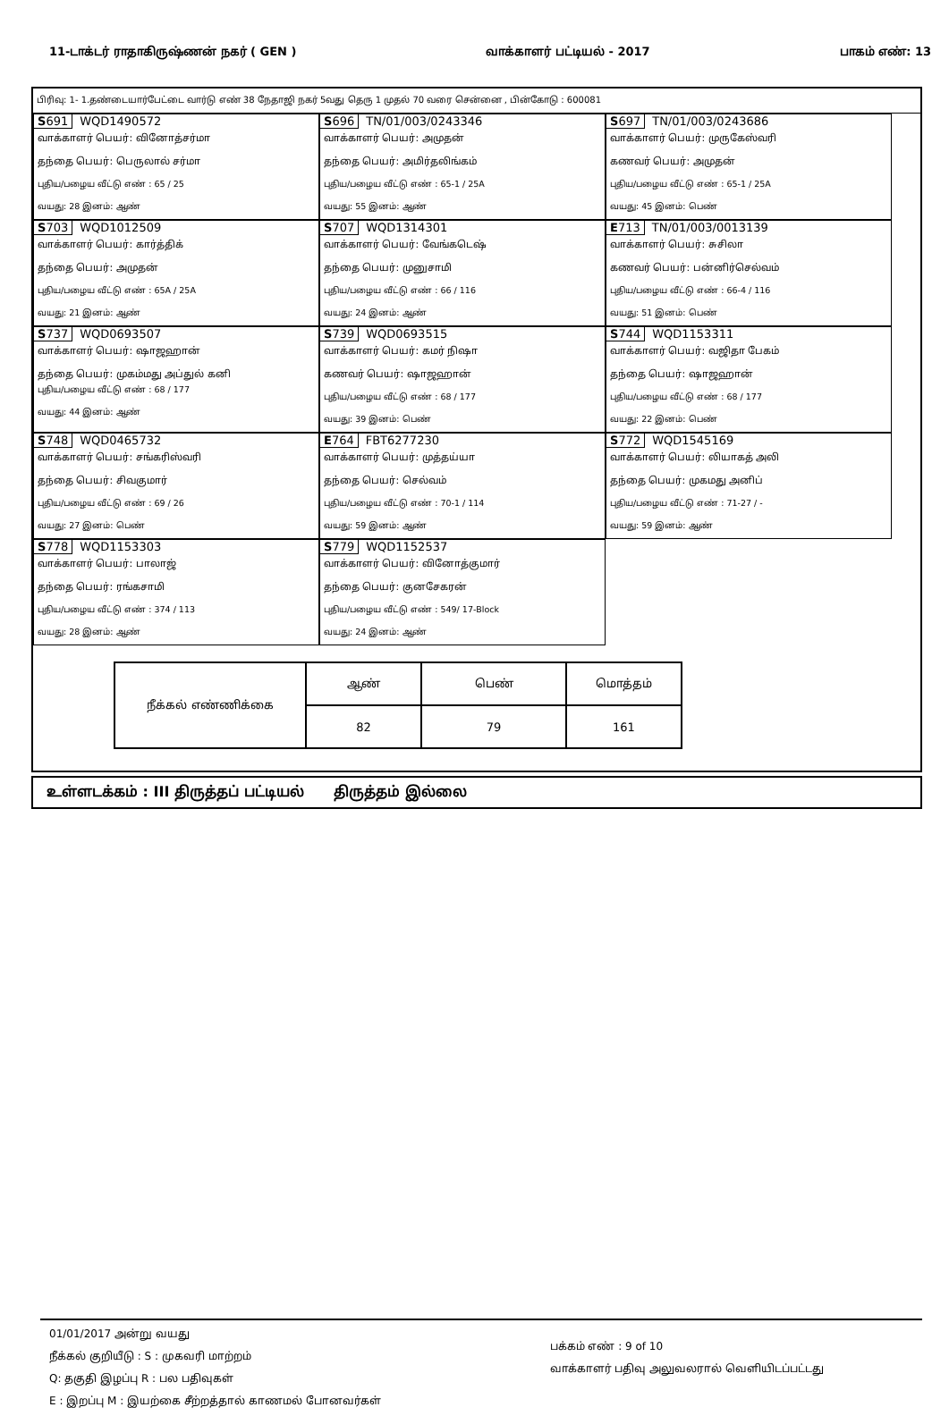11-டாக்டர் ராதாகிருஷ்ணன் நகர் ( GEN ) வாக்காளர் பட்டியல் - 2017 பாகம் எண்: 13
பிரிவு: 1- 1.தண்டையார்பேட்டை வார்டு எண் 38 நேதாஜி நகர் 5வது தெரு 1 முதல் 70 வரை சென்னை , பின்கோடு : 600081
S691 WQD1490572
வாக்காளர் பெயர்: வினோத்சர்மா
தந்தை பெயர்: பெருலால் சர்மா
புதிய/பழைய வீட்டு எண் : 65 / 25
வயது: 28 இனம்: ஆண்
S696 TN/01/003/0243346
வாக்காளர் பெயர்: அமுதன்
தந்தை பெயர்: அமிர்தலிங்கம்
புதிய/பழைய வீட்டு எண் : 65-1 / 25A
வயது: 55 இனம்: ஆண்
S697 TN/01/003/0243686
வாக்காளர் பெயர்: முருகேஸ்வரி
கணவர் பெயர்: அமுதன்
புதிய/பழைய வீட்டு எண் : 65-1 / 25A
வயது: 45 இனம்: பெண்
S703 WQD1012509
வாக்காளர் பெயர்: கார்த்திக்
தந்தை பெயர்: அமுதன்
புதிய/பழைய வீட்டு எண் : 65A / 25A
வயது: 21 இனம்: ஆண்
S707 WQD1314301
வாக்காளர் பெயர்: வேங்கடெஷ்
தந்தை பெயர்: முனுசாமி
புதிய/பழைய வீட்டு எண் : 66 / 116
வயது: 24 இனம்: ஆண்
E713 TN/01/003/0013139
வாக்காளர் பெயர்: சுசிலா
கணவர் பெயர்: பன்னிர்செல்வம்
புதிய/பழைய வீட்டு எண் : 66-4 / 116
வயது: 51 இனம்: பெண்
S737 WQD0693507
வாக்காளர் பெயர்: ஷாஜஹான்
தந்தை பெயர்: முகம்மது அப்துல் கனி
புதிய/பழைய வீட்டு எண் : 68 / 177
வயது: 44 இனம்: ஆண்
S739 WQD0693515
வாக்காளர் பெயர்: கமர் நிஷா
கணவர் பெயர்: ஷாஜஹான்
புதிய/பழைய வீட்டு எண் : 68 / 177
வயது: 39 இனம்: பெண்
S744 WQD1153311
வாக்காளர் பெயர்: வஜிதா பேகம்
தந்தை பெயர்: ஷாஜஹான்
புதிய/பழைய வீட்டு எண் : 68 / 177
வயது: 22 இனம்: பெண்
S748 WQD0465732
வாக்காளர் பெயர்: சங்கரிஸ்வரி
தந்தை பெயர்: சிவகுமார்
புதிய/பழைய வீட்டு எண் : 69 / 26
வயது: 27 இனம்: பெண்
E764 FBT6277230
வாக்காளர் பெயர்: முத்தய்யா
தந்தை பெயர்: செல்வம்
புதிய/பழைய வீட்டு எண் : 70-1 / 114
வயது: 59 இனம்: ஆண்
S772 WQD1545169
வாக்காளர் பெயர்: லியாகத் அலி
தந்தை பெயர்: முகமது அனிப்
புதிய/பழைய வீட்டு எண் : 71-27 / -
வயது: 59 இனம்: ஆண்
S778 WQD1153303
வாக்காளர் பெயர்: பாலாஜ்
தந்தை பெயர்: ரங்கசாமி
புதிய/பழைய வீட்டு எண் : 374 / 113
வயது: 28 இனம்: ஆண்
S779 WQD1152537
வாக்காளர் பெயர்: வினோத்குமார்
தந்தை பெயர்: குனசேகரன்
புதிய/பழைய வீட்டு எண் : 549/ 17-Block
வயது: 24 இனம்: ஆண்
| நீக்கல் எண்ணிக்கை | ஆண் | பெண் | மொத்தம் |
| | 82 | 79 | 161 |
உள்ளடக்கம் : III திருத்தப் பட்டியல் திருத்தம் இல்லை
01/01/2017 அன்று வயது
நீக்கல் குறியீடு : S : முகவரி மாற்றம்
Q: தகுதி இழப்பு R : பல பதிவுகள்
E : இறப்பு M : இயற்கை சீற்றத்தால் காணமல் போனவர்கள்
பக்கம் எண் : 9 of 10
வாக்காளர் பதிவு அலுவலரால் வெளியிடப்பட்டது